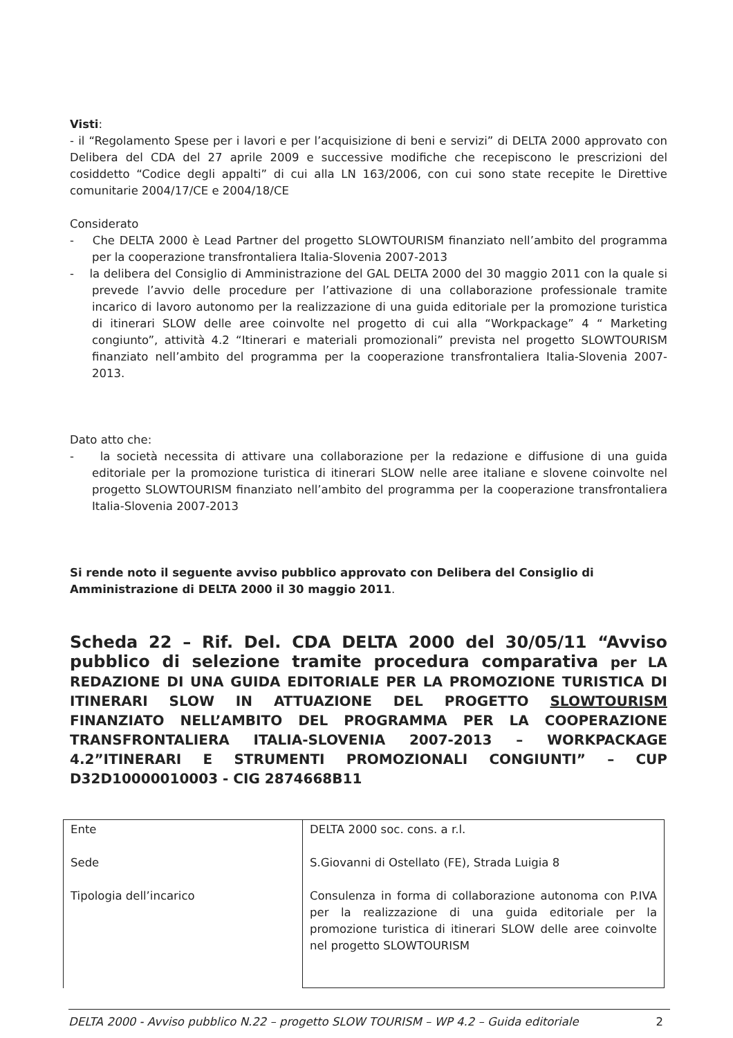Visti:
- il “Regolamento Spese per i lavori e per l’acquisizione di beni e servizi” di DELTA 2000 approvato con Delibera del CDA del 27 aprile 2009 e successive modifiche che recepiscono le prescrizioni del cosiddetto “Codice degli appalti” di cui alla LN 163/2006, con cui sono state recepite le Direttive comunitarie 2004/17/CE e 2004/18/CE
Considerato
- Che DELTA 2000 è Lead Partner del progetto SLOWTOURISM finanziato nell’ambito del programma per la cooperazione transfrontaliera Italia-Slovenia 2007-2013
- la delibera del Consiglio di Amministrazione del GAL DELTA 2000 del 30 maggio 2011 con la quale si prevede l’avvio delle procedure per l’attivazione di una collaborazione professionale tramite incarico di lavoro autonomo per la realizzazione di una guida editoriale per la promozione turistica di itinerari SLOW delle aree coinvolte nel progetto di cui alla “Workpackage” 4 “ Marketing congiunto”, attività 4.2 “Itinerari e materiali promozionali” prevista nel progetto SLOWTOURISM finanziato nell’ambito del programma per la cooperazione transfrontaliera Italia-Slovenia 2007-2013.
Dato atto che:
- la società necessita di attivare una collaborazione per la redazione e diffusione di una guida editoriale per la promozione turistica di itinerari SLOW nelle aree italiane e slovene coinvolte nel progetto SLOWTOURISM finanziato nell’ambito del programma per la cooperazione transfrontaliera Italia-Slovenia 2007-2013
Si rende noto il seguente avviso pubblico approvato con Delibera del Consiglio di Amministrazione di DELTA 2000 il 30 maggio 2011.
Scheda 22 – Rif. Del. CDA DELTA 2000 del 30/05/11 “Avviso pubblico di selezione tramite procedura comparativa per LA REDAZIONE DI UNA GUIDA EDITORIALE PER LA PROMOZIONE TURISTICA DI ITINERARI SLOW IN ATTUAZIONE DEL PROGETTO SLOWTOURISM FINANZIATO NELL’AMBITO DEL PROGRAMMA PER LA COOPERAZIONE TRANSFRONTALIERA ITALIA-SLOVENIA 2007-2013 – WORKPACKAGE 4.2”ITINERARI E STRUMENTI PROMOZIONALI CONGIUNTI” – CUP D32D10000010003 - CIG 2874668B11
| Ente Sede Tipologia dell’incarico | DELTA 2000 soc. cons. a r.l. S.Giovanni di Ostellato (FE), Strada Luigia 8 Consulenza in forma di collaborazione autonoma con P.IVA per la realizzazione di una guida editoriale per la promozione turistica di itinerari SLOW delle aree coinvolte nel progetto SLOWTOURISM |
DELTA 2000 - Avviso pubblico N.22 – progetto SLOW TOURISM – WP 4.2 – Guida editoriale 2